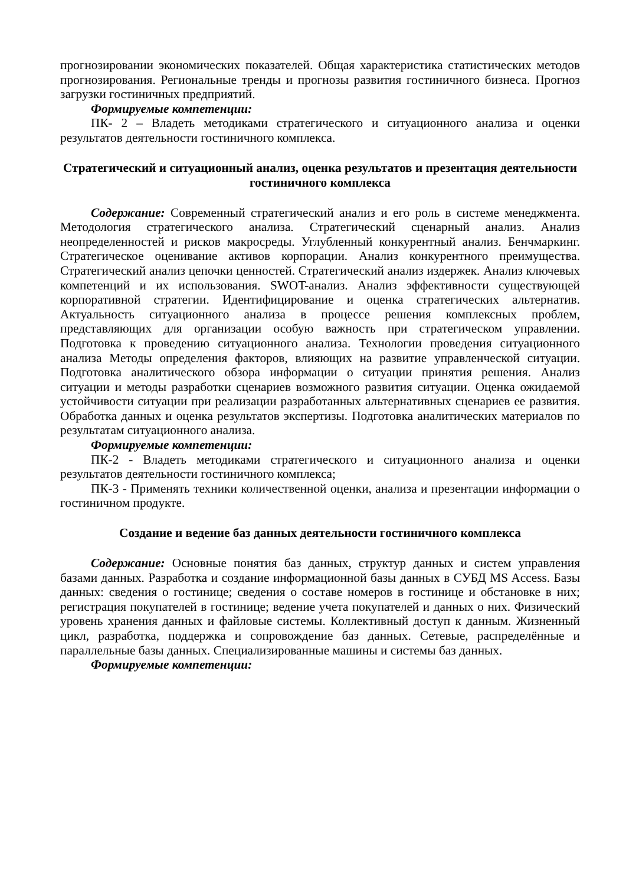прогнозировании экономических показателей. Общая характеристика статистических методов прогнозирования. Региональные тренды и прогнозы развития гостиничного бизнеса. Прогноз загрузки гостиничных предприятий.
Формируемые компетенции:
ПК- 2 – Владеть методиками стратегического и ситуационного анализа и оценки результатов деятельности гостиничного комплекса.
Стратегический и ситуационный анализ, оценка результатов и презентация деятельности гостиничного комплекса
Содержание: Современный стратегический анализ и его роль в системе менеджмента. Методология стратегического анализа. Стратегический сценарный анализ. Анализ неопределенностей и рисков макросреды. Углубленный конкурентный анализ. Бенчмаркинг. Стратегическое оценивание активов корпорации. Анализ конкурентного преимущества. Стратегический анализ цепочки ценностей. Стратегический анализ издержек. Анализ ключевых компетенций и их использования. SWOT-анализ. Анализ эффективности существующей корпоративной стратегии. Идентифицирование и оценка стратегических альтернатив. Актуальность ситуационного анализа в процессе решения комплексных проблем, представляющих для организации особую важность при стратегическом управлении. Подготовка к проведению ситуационного анализа. Технологии проведения ситуационного анализа Методы определения факторов, влияющих на развитие управленческой ситуации. Подготовка аналитического обзора информации о ситуации принятия решения. Анализ ситуации и методы разработки сценариев возможного развития ситуации. Оценка ожидаемой устойчивости ситуации при реализации разработанных альтернативных сценариев ее развития. Обработка данных и оценка результатов экспертизы. Подготовка аналитических материалов по результатам ситуационного анализа.
Формируемые компетенции:
ПК-2 - Владеть методиками стратегического и ситуационного анализа и оценки результатов деятельности гостиничного комплекса;
ПК-3 - Применять техники количественной оценки, анализа и презентации информации о гостиничном продукте.
Создание и ведение баз данных деятельности гостиничного комплекса
Содержание: Основные понятия баз данных, структур данных и систем управления базами данных. Разработка и создание информационной базы данных в СУБД MS Access. Базы данных: сведения о гостинице; сведения о составе номеров в гостинице и обстановке в них; регистрация покупателей в гостинице; ведение учета покупателей и данных о них. Физический уровень хранения данных и файловые системы. Коллективный доступ к данным. Жизненный цикл, разработка, поддержка и сопровождение баз данных. Сетевые, распределённые и параллельные базы данных. Специализированные машины и системы баз данных.
Формируемые компетенции: